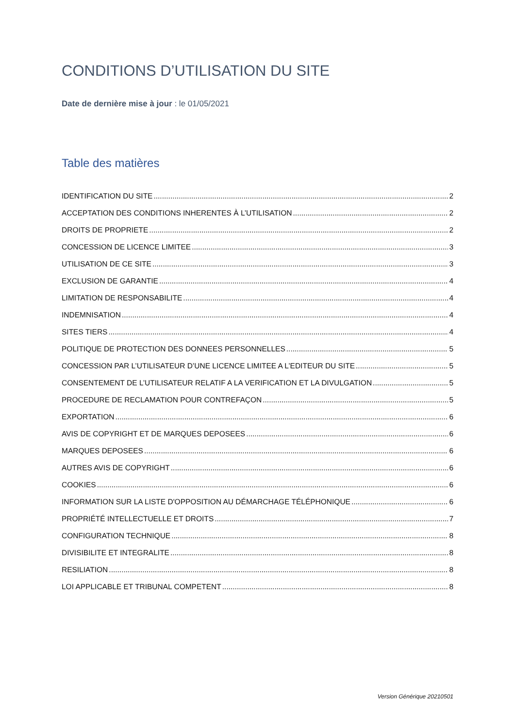CONDITIONS D’UTILISATION DU SITE
Date de dernière mise à jour : le 01/05/2021
Table des matières
IDENTIFICATION DU SITE 2
ACCEPTATION DES CONDITIONS INHERENTES À L’UTILISATION 2
DROITS DE PROPRIETE 2
CONCESSION DE LICENCE LIMITEE 3
UTILISATION DE CE SITE 3
EXCLUSION DE GARANTIE 4
LIMITATION DE RESPONSABILITE 4
INDEMNISATION 4
SITES TIERS 4
POLITIQUE DE PROTECTION DES DONNEES PERSONNELLES 5
CONCESSION PAR L’UTILISATEUR D’UNE LICENCE LIMITEE A L’EDITEUR DU SITE 5
CONSENTEMENT DE L’UTILISATEUR RELATIF A LA VERIFICATION ET LA DIVULGATION 5
PROCEDURE DE RECLAMATION POUR CONTREFAÇON 5
EXPORTATION 6
AVIS DE COPYRIGHT ET DE MARQUES DEPOSEES 6
MARQUES DEPOSEES 6
AUTRES AVIS DE COPYRIGHT 6
COOKIES 6
INFORMATION SUR LA LISTE D'OPPOSITION AU DÉMARCHAGE TÉLÉPHONIQUE 6
PROPRIÉTÉ INTELLECTUELLE ET DROITS 7
CONFIGURATION TECHNIQUE 8
DIVISIBILITE ET INTEGRALITE 8
RESILIATION 8
LOI APPLICABLE ET TRIBUNAL COMPETENT 8
Version Générique 20210501